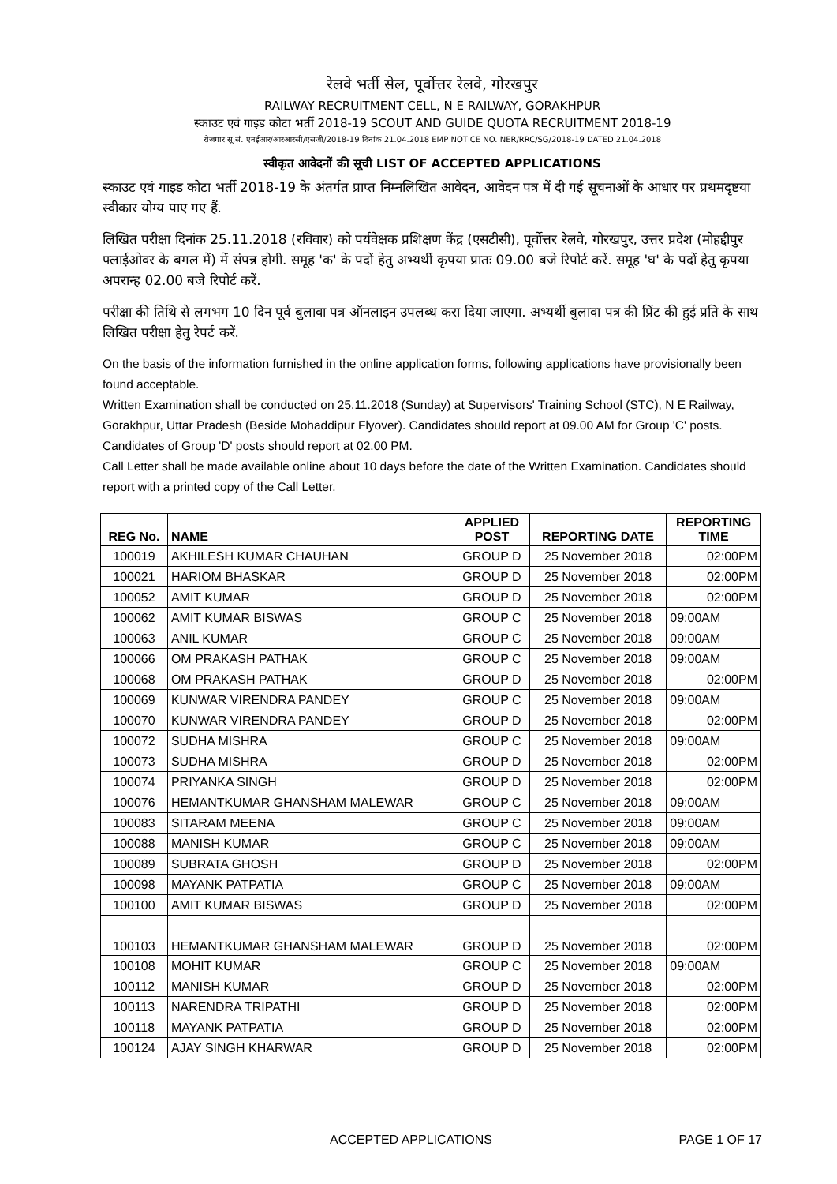रेलवे भर्ती सेल, पूर्वोत्तर रेलवे, गोरखपुर
RAILWAY RECRUITMENT CELL, N E RAILWAY, GORAKHPUR
स्काउट एवं गाइड कोटा भर्ती 2018-19 SCOUT AND GUIDE QUOTA RECRUITMENT 2018-19
रोजगार सू.सं. एनईआर/आरआरसी/एसजी/2018-19 दिनांक 21.04.2018 EMP NOTICE NO. NER/RRC/SG/2018-19 DATED 21.04.2018
स्वीकृत आवेदनों की सूची LIST OF ACCEPTED APPLICATIONS
स्काउट एवं गाइड कोटा भर्ती 2018-19 के अंतर्गत प्राप्त निम्नलिखित आवेदन, आवेदन पत्र में दी गई सूचनाओं के आधार पर प्रथमदृष्टया स्वीकार योग्य पाए गए हैं.
लिखित परीक्षा दिनांक 25.11.2018 (रविवार) को पर्यवेक्षक प्रशिक्षण केंद्र (एसटीसी), पूर्वोत्तर रेलवे, गोरखपुर, उत्तर प्रदेश (मोहद्दीपुर फ्लाईओवर के बगल में) में संपन्न होगी. समूह 'क' के पदों हेतु अभ्यर्थी कृपया प्रातः 09.00 बजे रिपोर्ट करें. समूह 'घ' के पदों हेतु कृपया अपरान्ह 02.00 बजे रिपोर्ट करें.
परीक्षा की तिथि से लगभग 10 दिन पूर्व बुलावा पत्र ऑनलाइन उपलब्ध करा दिया जाएगा. अभ्यर्थी बुलावा पत्र की प्रिंट की हुई प्रति के साथ लिखित परीक्षा हेतु रेपर्ट करें.
On the basis of the information furnished in the online application forms, following applications have provisionally been found acceptable.
Written Examination shall be conducted on 25.11.2018 (Sunday) at Supervisors' Training School (STC), N E Railway, Gorakhpur, Uttar Pradesh (Beside Mohaddipur Flyover). Candidates should report at 09.00 AM for Group 'C' posts. Candidates of Group 'D' posts should report at 02.00 PM.
Call Letter shall be made available online about 10 days before the date of the Written Examination. Candidates should report with a printed copy of the Call Letter.
| REG No. | NAME | APPLIED POST | REPORTING DATE | REPORTING TIME |
| --- | --- | --- | --- | --- |
| 100019 | AKHILESH KUMAR CHAUHAN | GROUP D | 25 November 2018 | 02:00PM |
| 100021 | HARIOM BHASKAR | GROUP D | 25 November 2018 | 02:00PM |
| 100052 | AMIT KUMAR | GROUP D | 25 November 2018 | 02:00PM |
| 100062 | AMIT KUMAR BISWAS | GROUP C | 25 November 2018 | 09:00AM |
| 100063 | ANIL KUMAR | GROUP C | 25 November 2018 | 09:00AM |
| 100066 | OM PRAKASH PATHAK | GROUP C | 25 November 2018 | 09:00AM |
| 100068 | OM PRAKASH PATHAK | GROUP D | 25 November 2018 | 02:00PM |
| 100069 | KUNWAR VIRENDRA PANDEY | GROUP C | 25 November 2018 | 09:00AM |
| 100070 | KUNWAR VIRENDRA PANDEY | GROUP D | 25 November 2018 | 02:00PM |
| 100072 | SUDHA MISHRA | GROUP C | 25 November 2018 | 09:00AM |
| 100073 | SUDHA MISHRA | GROUP D | 25 November 2018 | 02:00PM |
| 100074 | PRIYANKA SINGH | GROUP D | 25 November 2018 | 02:00PM |
| 100076 | HEMANTKUMAR GHANSHAM MALEWAR | GROUP C | 25 November 2018 | 09:00AM |
| 100083 | SITARAM MEENA | GROUP C | 25 November 2018 | 09:00AM |
| 100088 | MANISH KUMAR | GROUP C | 25 November 2018 | 09:00AM |
| 100089 | SUBRATA GHOSH | GROUP D | 25 November 2018 | 02:00PM |
| 100098 | MAYANK PATPATIA | GROUP C | 25 November 2018 | 09:00AM |
| 100100 | AMIT KUMAR BISWAS | GROUP D | 25 November 2018 | 02:00PM |
| 100103 | HEMANTKUMAR GHANSHAM MALEWAR | GROUP D | 25 November 2018 | 02:00PM |
| 100108 | MOHIT KUMAR | GROUP C | 25 November 2018 | 09:00AM |
| 100112 | MANISH KUMAR | GROUP D | 25 November 2018 | 02:00PM |
| 100113 | NARENDRA TRIPATHI | GROUP D | 25 November 2018 | 02:00PM |
| 100118 | MAYANK PATPATIA | GROUP D | 25 November 2018 | 02:00PM |
| 100124 | AJAY SINGH KHARWAR | GROUP D | 25 November 2018 | 02:00PM |
ACCEPTED APPLICATIONS PAGE 1 OF 17